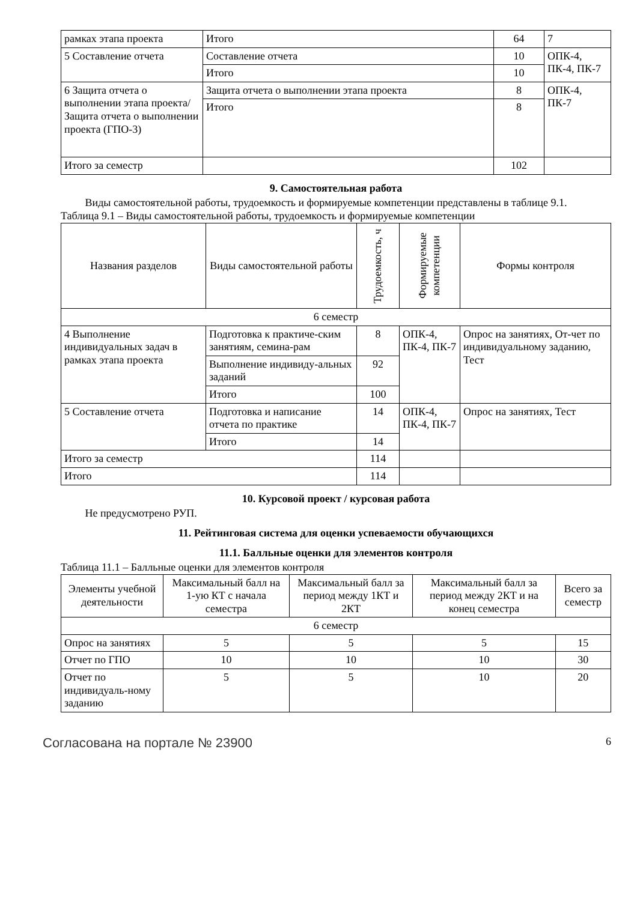| рамках этапа проекта | Итого | 64 | 7 |
| 5 Составление отчета | Составление отчета | 10 | ОПК-4, ПК-4, ПК-7 |
| | Итого | 10 | |
| 6 Защита отчета о выполнении этапа проекта/ Защита отчета о выполнении проекта (ГПО-3) | Защита отчета о выполнении этапа проекта | 8 | ОПК-4, ПК-7 |
| | Итого | 8 | |
| Итого за семестр | | 102 | |
9. Самостоятельная работа
Виды самостоятельной работы, трудоемкость и формируемые компетенции представлены в таблице 9.1.
Таблица 9.1 – Виды самостоятельной работы, трудоемкость и формируемые компетенции
| Названия разделов | Виды самостоятельной работы | Трудоемкость, ч | Формируемые компетенции | Формы контроля |
| --- | --- | --- | --- | --- |
| 6 семестр | | | | |
| 4 Выполнение индивидуальных задач в рамках этапа проекта | Подготовка к практиче-ским занятиям, семина-рам | 8 | ОПК-4, ПК-4, ПК-7 | Опрос на занятиях, От-чет по индивидуальному заданию, Тест |
| | Выполнение индивиду-альных заданий | 92 | | |
| | Итого | 100 | | |
| 5 Составление отчета | Подготовка и написание отчета по практике | 14 | ОПК-4, ПК-4, ПК-7 | Опрос на занятиях, Тест |
| | Итого | 14 | | |
| Итого за семестр | | 114 | | |
| Итого | | 114 | | |
10. Курсовой проект / курсовая работа
Не предусмотрено РУП.
11. Рейтинговая система для оценки успеваемости обучающихся
11.1. Балльные оценки для элементов контроля
Таблица 11.1 – Балльные оценки для элементов контроля
| Элементы учебной деятельности | Максимальный балл на 1-ую КТ с начала семестра | Максимальный балл за период между 1КТ и 2КТ | Максимальный балл за период между 2КТ и на конец семестра | Всего за семестр |
| --- | --- | --- | --- | --- |
| 6 семестр | | | | |
| Опрос на занятиях | 5 | 5 | 5 | 15 |
| Отчет по ГПО | 10 | 10 | 10 | 30 |
| Отчет по индивидуаль-ному заданию | 5 | 5 | 10 | 20 |
Согласована на портале № 23900 6